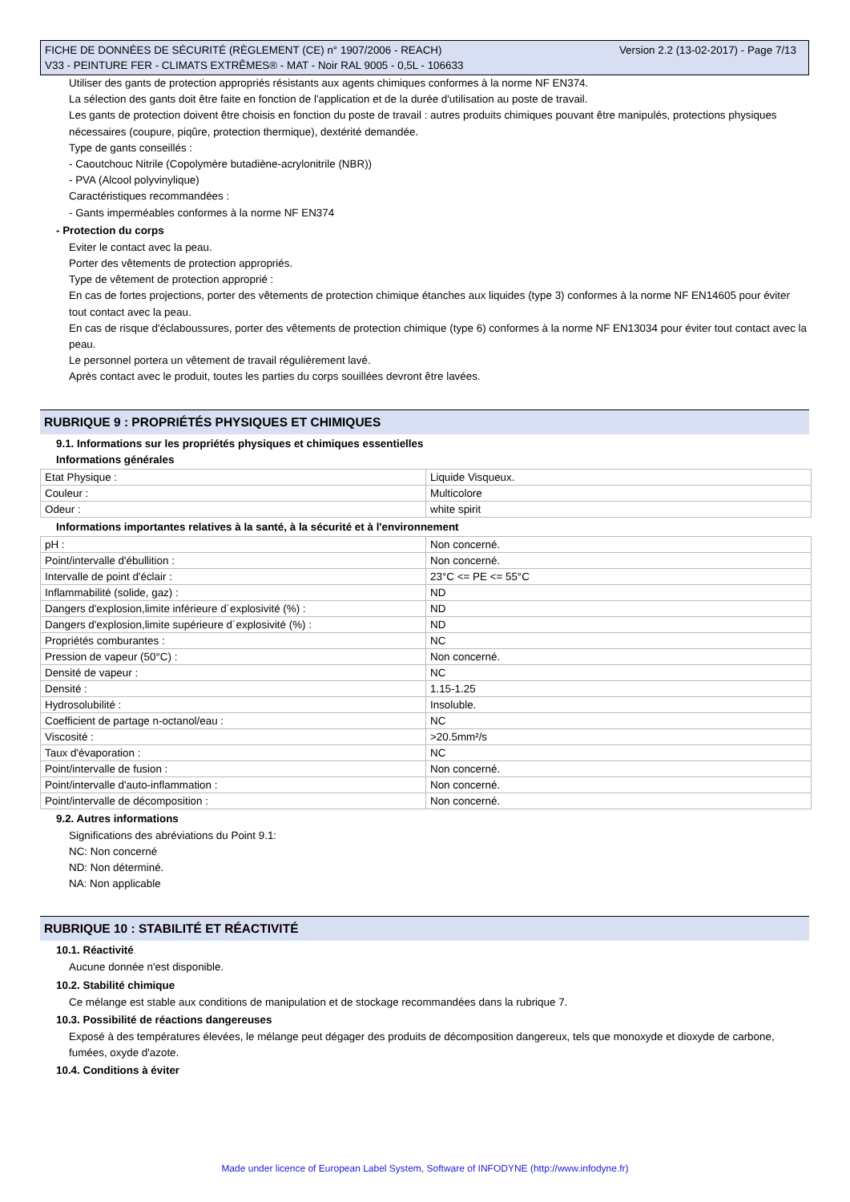Version 2.2 (13-02-2017) - Page 7/13 FICHE DE DONNÉES DE SÉCURITÉ (RÈGLEMENT (CE) n° 1907/2006 - REACH)
V33 - PEINTURE FER - CLIMATS EXTRÊMES® - MAT - Noir RAL 9005 - 0,5L - 106633
Utiliser des gants de protection appropriés résistants aux agents chimiques conformes à la norme NF EN374.
La sélection des gants doit être faite en fonction de l'application et de la durée d'utilisation au poste de travail.
Les gants de protection doivent être choisis en fonction du poste de travail : autres produits chimiques pouvant être manipulés, protections physiques nécessaires (coupure, piqûre, protection thermique), dextérité demandée.
Type de gants conseillés :
- Caoutchouc Nitrile (Copolymère butadiène-acrylonitrile (NBR))
- PVA (Alcool polyvinylique)
Caractéristiques recommandées :
- Gants imperméables conformes à la norme NF EN374
- Protection du corps
Eviter le contact avec la peau.
Porter des vêtements de protection appropriés.
Type de vêtement de protection approprié :
En cas de fortes projections, porter des vêtements de protection chimique étanches aux liquides (type 3) conformes à la norme NF EN14605 pour éviter tout contact avec la peau.
En cas de risque d'éclaboussures, porter des vêtements de protection chimique (type 6) conformes à la norme NF EN13034 pour éviter tout contact avec la peau.
Le personnel portera un vêtement de travail régulièrement lavé.
Après contact avec le produit, toutes les parties du corps souillées devront être lavées.
RUBRIQUE 9 : PROPRIÉTÉS PHYSIQUES ET CHIMIQUES
9.1. Informations sur les propriétés physiques et chimiques essentielles
Informations générales
| Etat Physique : | Liquide Visqueux. |
| Couleur : | Multicolore |
| Odeur : | white spirit |
Informations importantes relatives à la santé, à la sécurité et à l'environnement
| pH : | Non concerné. |
| Point/intervalle d'ébullition : | Non concerné. |
| Intervalle de point d'éclair : | 23°C <= PE <= 55°C |
| Inflammabilité (solide, gaz) : | ND |
| Dangers d'explosion,limite inférieure d´explosivité (%) : | ND |
| Dangers d'explosion,limite supérieure d´explosivité (%) : | ND |
| Propriétés comburantes : | NC |
| Pression de vapeur (50°C) : | Non concerné. |
| Densité de vapeur : | NC |
| Densité : | 1.15-1.25 |
| Hydrosolubilité : | Insoluble. |
| Coefficient de partage n-octanol/eau : | NC |
| Viscosité : | >20.5mm²/s |
| Taux d'évaporation : | NC |
| Point/intervalle de fusion : | Non concerné. |
| Point/intervalle d'auto-inflammation : | Non concerné. |
| Point/intervalle de décomposition : | Non concerné. |
9.2. Autres informations
Significations des abréviations du Point 9.1:
NC: Non concerné
ND: Non déterminé.
NA: Non applicable
RUBRIQUE 10 : STABILITÉ ET RÉACTIVITÉ
10.1. Réactivité
Aucune donnée n'est disponible.
10.2. Stabilité chimique
Ce mélange est stable aux conditions de manipulation et de stockage recommandées dans la rubrique 7.
10.3. Possibilité de réactions dangereuses
Exposé à des températures élevées, le mélange peut dégager des produits de décomposition dangereux, tels que monoxyde et dioxyde de carbone, fumées, oxyde d'azote.
10.4. Conditions à éviter
Made under licence of European Label System, Software of INFODYNE (http://www.infodyne.fr)